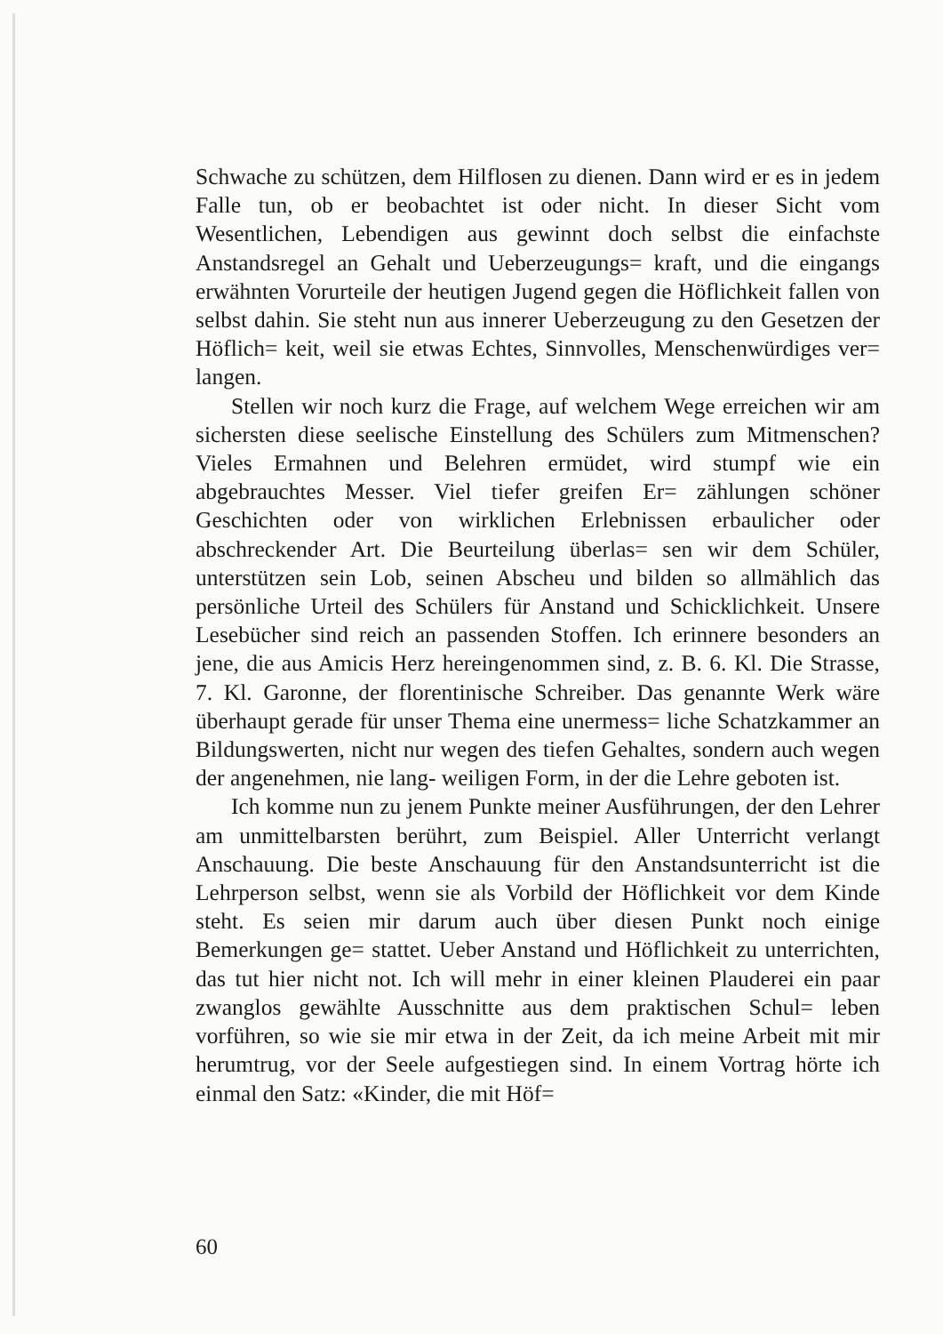Schwache zu schützen, dem Hilflosen zu dienen. Dann wird er es in jedem Falle tun, ob er beobachtet ist oder nicht. In dieser Sicht vom Wesentlichen, Lebendigen aus gewinnt doch selbst die einfachste Anstandsregel an Gehalt und Ueberzeugungs= kraft, und die eingangs erwähnten Vorurteile der heutigen Jugend gegen die Höflichkeit fallen von selbst dahin. Sie steht nun aus innerer Ueberzeugung zu den Gesetzen der Höflich= keit, weil sie etwas Echtes, Sinnvolles, Menschenwürdiges ver= langen.
Stellen wir noch kurz die Frage, auf welchem Wege erreichen wir am sichersten diese seelische Einstellung des Schülers zum Mitmenschen? Vieles Ermahnen und Belehren ermüdet, wird stumpf wie ein abgebrauchtes Messer. Viel tiefer greifen Er= zählungen schöner Geschichten oder von wirklichen Erlebnissen erbaulicher oder abschreckender Art. Die Beurteilung überlas= sen wir dem Schüler, unterstützen sein Lob, seinen Abscheu und bilden so allmählich das persönliche Urteil des Schülers für Anstand und Schicklichkeit. Unsere Lesebücher sind reich an passenden Stoffen. Ich erinnere besonders an jene, die aus Amicis Herz hereingenommen sind, z. B. 6. Kl. Die Strasse, 7. Kl. Garonne, der florentinische Schreiber. Das genannte Werk wäre überhaupt gerade für unser Thema eine unermess= liche Schatzkammer an Bildungswerten, nicht nur wegen des tiefen Gehaltes, sondern auch wegen der angenehmen, nie lang- weiligen Form, in der die Lehre geboten ist.
Ich komme nun zu jenem Punkte meiner Ausführungen, der den Lehrer am unmittelbarsten berührt, zum Beispiel. Aller Unterricht verlangt Anschauung. Die beste Anschauung für den Anstandsunterricht ist die Lehrperson selbst, wenn sie als Vorbild der Höflichkeit vor dem Kinde steht. Es seien mir darum auch über diesen Punkt noch einige Bemerkungen ge= stattet. Ueber Anstand und Höflichkeit zu unterrichten, das tut hier nicht not. Ich will mehr in einer kleinen Plauderei ein paar zwanglos gewählte Ausschnitte aus dem praktischen Schul= leben vorführen, so wie sie mir etwa in der Zeit, da ich meine Arbeit mit mir herumtrug, vor der Seele aufgestiegen sind. In einem Vortrag hörte ich einmal den Satz: «Kinder, die mit Höf=
60